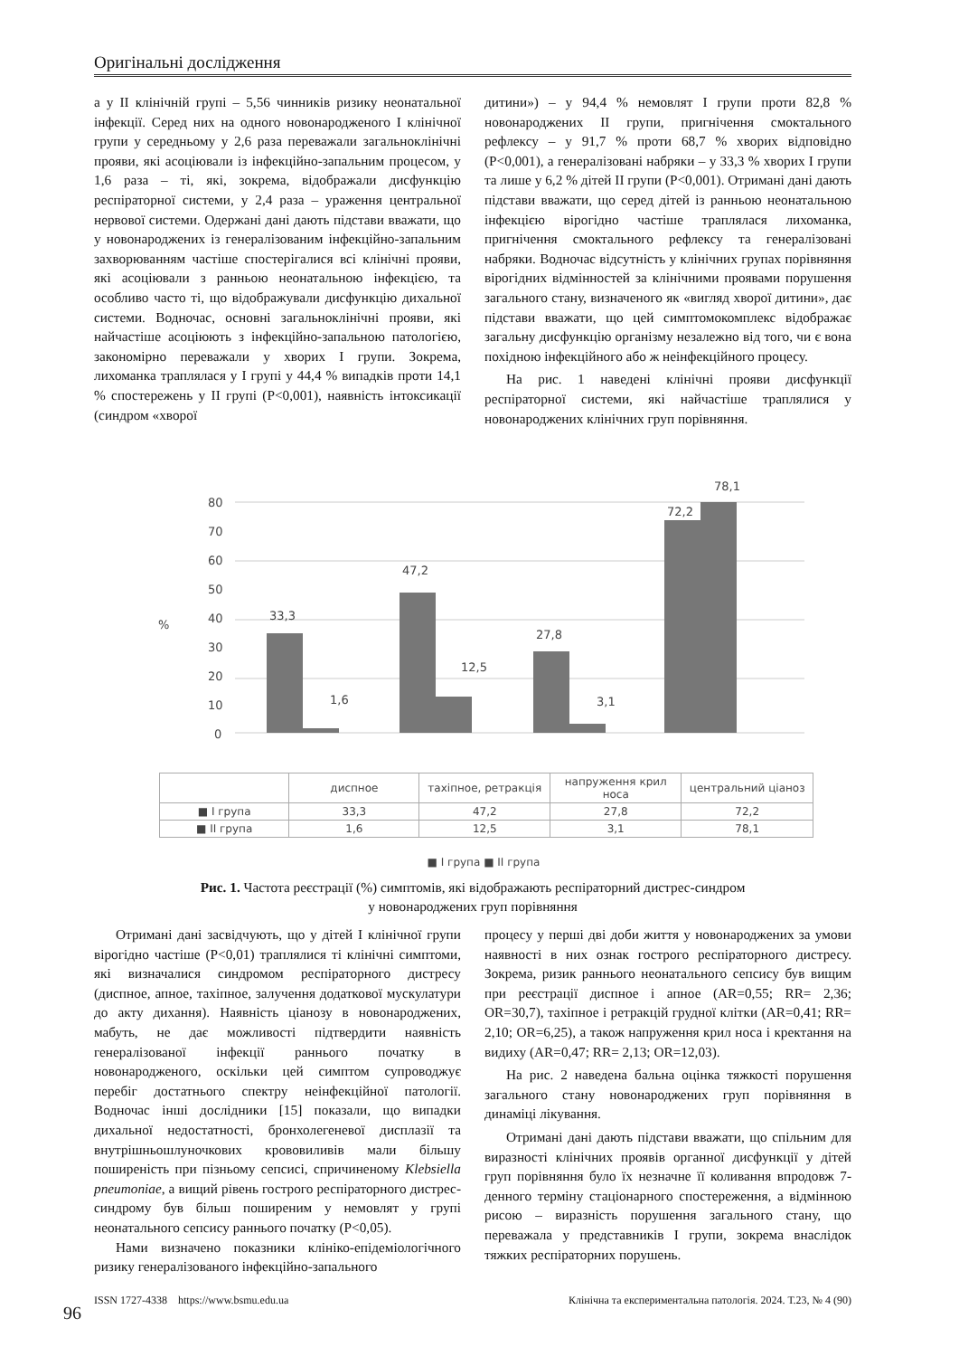Оригінальні дослідження
а у II клінічній групі – 5,56 чинників ризику неонатальної інфекції. Серед них на одного новонародженого I клінічної групи у середньому у 2,6 раза переважали загальноклінічні прояви, які асоціювали із інфекційно-запальним процесом, у 1,6 раза – ті, які, зокрема, відображали дисфункцію респіраторної системи, у 2,4 раза – ураження центральної нервової системи. Одержані дані дають підстави вважати, що у новонароджених із генералізованим інфекційно-запальним захворюванням частіше спостерігалися всі клінічні прояви, які асоціювали з ранньою неонатальною інфекцією, та особливо часто ті, що відображували дисфункцію дихальної системи. Водночас, основні загальноклінічні прояви, які найчастіше асоціюють з інфекційно-запальною патологією, закономірно переважали у хворих I групи. Зокрема, лихоманка траплялася у I групі у 44,4 % випадків проти 14,1 % спостережень у II групі (P<0,001), наявність інтоксикації (синдром «хворої
дитини») – у 94,4 % немовлят I групи проти 82,8 % новонароджених II групи, пригнічення смоктального рефлексу – у 91,7 % проти 68,7 % хворих відповідно (P<0,001), а генералізовані набряки – у 33,3 % хворих I групи та лише у 6,2 % дітей II групи (P<0,001). Отримані дані дають підстави вважати, що серед дітей із ранньою неонатальною інфекцією вірогідно частіше траплялася лихоманка, пригнічення смоктального рефлексу та генералізовані набряки. Водночас відсутність у клінічних групах порівняння вірогідних відмінностей за клінічними проявами порушення загального стану, визначеного як «вигляд хворої дитини», дає підстави вважати, що цей симптомокомплекс відображає загальну дисфункцію організму незалежно від того, чи є вона похідною інфекційного або ж неінфекційного процесу.
На рис. 1 наведені клінічні прояви дисфункції респіраторної системи, які найчастіше траплялися у новонароджених клінічних груп порівняння.
80
70
60
50
40
30
20
10
0
%
33,3
1,6
47,2
12,5
27,8
3,1
72,2
78,1
| | диспное | тахіпное, ретракція | напруження крил носа | центральний ціаноз |
| --- | --- | --- | --- | --- |
| ■ I група | 33,3 | 47,2 | 27,8 | 72,2 |
| ■ II група | 1,6 | 12,5 | 3,1 | 78,1 |
■ I група ■ II група
Рис. 1. Частота реєстрації (%) симптомів, які відображають респіраторний дистрес-синдром
у новонароджених груп порівняння
Отримані дані засвідчують, що у дітей I клінічної групи вірогідно частіше (P<0,01) траплялися ті клінічні симптоми, які визначалися синдромом респіраторного дистресу (диспное, апное, тахіпное, залучення додаткової мускулатури до акту дихання). Наявність ціанозу в новонароджених, мабуть, не дає можливості підтвердити наявність генералізованої інфекції раннього початку в новонародженого, оскільки цей симптом супроводжує перебіг достатнього спектру неінфекційної патології. Водночас інші дослідники [15] показали, що випадки дихальної недостатності, бронхолегеневої дисплазії та внутрішньошлуночкових крововиливів мали більшу поширеність при пізньому сепсисі, спричиненому Klebsiella pneumoniae, а вищий рівень гострого респіраторного дистрес-синдрому був більш поширеним у немовлят у групі неонатального сепсису раннього початку (P<0,05).
Нами визначено показники клініко-епідеміологічного ризику генералізованого інфекційно-запального
процесу у перші дві доби життя у новонароджених за умови наявності в них ознак гострого респіраторного дистресу. Зокрема, ризик раннього неонатального сепсису був вищим при реєстрації диспное і апное (AR=0,55; RR= 2,36; OR=30,7), тахіпное і ретракцій грудної клітки (AR=0,41; RR= 2,10; OR=6,25), а також напруження крил носа і кректання на видиху (AR=0,47; RR= 2,13; OR=12,03).
На рис. 2 наведена бальна оцінка тяжкості порушення загального стану новонароджених груп порівняння в динаміці лікування.
Отримані дані дають підстави вважати, що спільним для виразності клінічних проявів органної дисфункції у дітей груп порівняння було їх незначне її коливання впродовж 7-денного терміну стаціонарного спостереження, а відмінною рисою – виразність порушення загального стану, що переважала у представників I групи, зокрема внаслідок тяжких респіраторних порушень.
ISSN 1727-4338 https://www.bsmu.edu.ua Клінічна та експериментальна патологія. 2024. Т.23, № 4 (90)
96